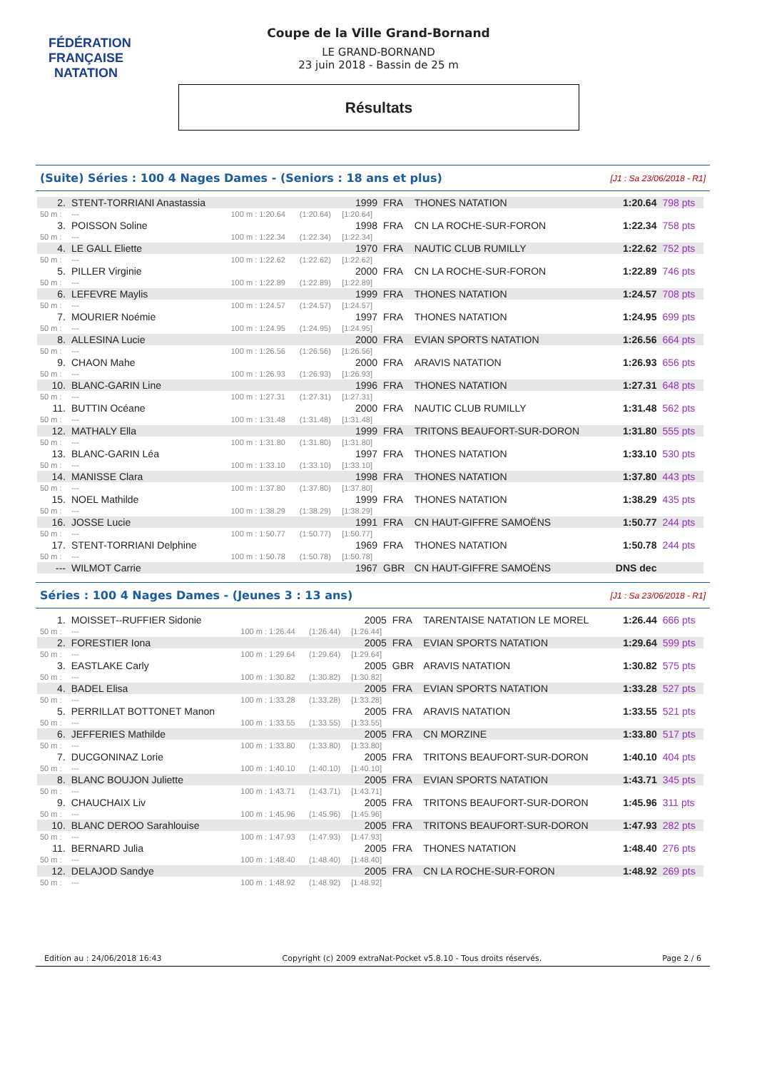FÉDÉRATION FRANÇAISE
NATATION
Coupe de la Ville Grand-Bornand
LE GRAND-BORNAND
23 juin 2018 - Bassin de 25 m
Résultats
(Suite) Séries : 100 4 Nages Dames - (Seniors : 18 ans et plus) [J1 : Sa 23/06/2018 - R1]
| 2. | STENT-TORRIANI Anastassia | | | 1999 | FRA | THONES NATATION | 1:20.64 | 798 pts |
| 50 m : | --- | 100 m : 1:20.64 | (1:20.64) | [1:20.64] | | | | |
| 3. | POISSON Soline | | | 1998 | FRA | CN LA ROCHE-SUR-FORON | 1:22.34 | 758 pts |
| 50 m : | --- | 100 m : 1:22.34 | (1:22.34) | [1:22.34] | | | | |
| 4. | LE GALL Eliette | | | 1970 | FRA | NAUTIC CLUB RUMILLY | 1:22.62 | 752 pts |
| 50 m : | --- | 100 m : 1:22.62 | (1:22.62) | [1:22.62] | | | | |
| 5. | PILLER Virginie | | | 2000 | FRA | CN LA ROCHE-SUR-FORON | 1:22.89 | 746 pts |
| 50 m : | --- | 100 m : 1:22.89 | (1:22.89) | [1:22.89] | | | | |
| 6. | LEFEVRE Maylis | | | 1999 | FRA | THONES NATATION | 1:24.57 | 708 pts |
| 50 m : | --- | 100 m : 1:24.57 | (1:24.57) | [1:24.57] | | | | |
| 7. | MOURIER Noémie | | | 1997 | FRA | THONES NATATION | 1:24.95 | 699 pts |
| 50 m : | --- | 100 m : 1:24.95 | (1:24.95) | [1:24.95] | | | | |
| 8. | ALLESINA Lucie | | | 2000 | FRA | EVIAN SPORTS NATATION | 1:26.56 | 664 pts |
| 50 m : | --- | 100 m : 1:26.56 | (1:26.56) | [1:26.56] | | | | |
| 9. | CHAON Mahe | | | 2000 | FRA | ARAVIS NATATION | 1:26.93 | 656 pts |
| 50 m : | --- | 100 m : 1:26.93 | (1:26.93) | [1:26.93] | | | | |
| 10. | BLANC-GARIN Line | | | 1996 | FRA | THONES NATATION | 1:27.31 | 648 pts |
| 50 m : | --- | 100 m : 1:27.31 | (1:27.31) | [1:27.31] | | | | |
| 11. | BUTTIN Océane | | | 2000 | FRA | NAUTIC CLUB RUMILLY | 1:31.48 | 562 pts |
| 50 m : | --- | 100 m : 1:31.48 | (1:31.48) | [1:31.48] | | | | |
| 12. | MATHALY Ella | | | 1999 | FRA | TRITONS BEAUFORT-SUR-DORON | 1:31.80 | 555 pts |
| 50 m : | --- | 100 m : 1:31.80 | (1:31.80) | [1:31.80] | | | | |
| 13. | BLANC-GARIN Léa | | | 1997 | FRA | THONES NATATION | 1:33.10 | 530 pts |
| 50 m : | --- | 100 m : 1:33.10 | (1:33.10) | [1:33.10] | | | | |
| 14. | MANISSE Clara | | | 1998 | FRA | THONES NATATION | 1:37.80 | 443 pts |
| 50 m : | --- | 100 m : 1:37.80 | (1:37.80) | [1:37.80] | | | | |
| 15. | NOEL Mathilde | | | 1999 | FRA | THONES NATATION | 1:38.29 | 435 pts |
| 50 m : | --- | 100 m : 1:38.29 | (1:38.29) | [1:38.29] | | | | |
| 16. | JOSSE Lucie | | | 1991 | FRA | CN HAUT-GIFFRE SAMOËNS | 1:50.77 | 244 pts |
| 50 m : | --- | 100 m : 1:50.77 | (1:50.77) | [1:50.77] | | | | |
| 17. | STENT-TORRIANI Delphine | | | 1969 | FRA | THONES NATATION | 1:50.78 | 244 pts |
| 50 m : | --- | 100 m : 1:50.78 | (1:50.78) | [1:50.78] | | | | |
| --- | WILMOT Carrie | | | 1967 | GBR | CN HAUT-GIFFRE SAMOËNS | DNS dec | |
Séries : 100 4 Nages Dames - (Jeunes 3 : 13 ans) [J1 : Sa 23/06/2018 - R1]
| 1. | MOISSET--RUFFIER Sidonie | | | 2005 | FRA | TARENTAISE NATATION LE MOREL | 1:26.44 | 666 pts |
| 50 m : | --- | 100 m : 1:26.44 | (1:26.44) | [1:26.44] | | | | |
| 2. | FORESTIER Iona | | | 2005 | FRA | EVIAN SPORTS NATATION | 1:29.64 | 599 pts |
| 50 m : | --- | 100 m : 1:29.64 | (1:29.64) | [1:29.64] | | | | |
| 3. | EASTLAKE Carly | | | 2005 | GBR | ARAVIS NATATION | 1:30.82 | 575 pts |
| 50 m : | --- | 100 m : 1:30.82 | (1:30.82) | [1:30.82] | | | | |
| 4. | BADEL Elisa | | | 2005 | FRA | EVIAN SPORTS NATATION | 1:33.28 | 527 pts |
| 50 m : | --- | 100 m : 1:33.28 | (1:33.28) | [1:33.28] | | | | |
| 5. | PERRILLAT BOTTONET Manon | | | 2005 | FRA | ARAVIS NATATION | 1:33.55 | 521 pts |
| 50 m : | --- | 100 m : 1:33.55 | (1:33.55) | [1:33.55] | | | | |
| 6. | JEFFERIES Mathilde | | | 2005 | FRA | CN MORZINE | 1:33.80 | 517 pts |
| 50 m : | --- | 100 m : 1:33.80 | (1:33.80) | [1:33.80] | | | | |
| 7. | DUCGONINAZ Lorie | | | 2005 | FRA | TRITONS BEAUFORT-SUR-DORON | 1:40.10 | 404 pts |
| 50 m : | --- | 100 m : 1:40.10 | (1:40.10) | [1:40.10] | | | | |
| 8. | BLANC BOUJON Juliette | | | 2005 | FRA | EVIAN SPORTS NATATION | 1:43.71 | 345 pts |
| 50 m : | --- | 100 m : 1:43.71 | (1:43.71) | [1:43.71] | | | | |
| 9. | CHAUCHAIX Liv | | | 2005 | FRA | TRITONS BEAUFORT-SUR-DORON | 1:45.96 | 311 pts |
| 50 m : | --- | 100 m : 1:45.96 | (1:45.96) | [1:45.96] | | | | |
| 10. | BLANC DEROO Sarahlouise | | | 2005 | FRA | TRITONS BEAUFORT-SUR-DORON | 1:47.93 | 282 pts |
| 50 m : | --- | 100 m : 1:47.93 | (1:47.93) | [1:47.93] | | | | |
| 11. | BERNARD Julia | | | 2005 | FRA | THONES NATATION | 1:48.40 | 276 pts |
| 50 m : | --- | 100 m : 1:48.40 | (1:48.40) | [1:48.40] | | | | |
| 12. | DELAJOD Sandye | | | 2005 | FRA | CN LA ROCHE-SUR-FORON | 1:48.92 | 269 pts |
| 50 m : | --- | 100 m : 1:48.92 | (1:48.92) | [1:48.92] | | | | |
Edition au : 24/06/2018 16:43 Copyright (c) 2009 extraNat-Pocket v5.8.10 - Tous droits réservés. Page 2 / 6